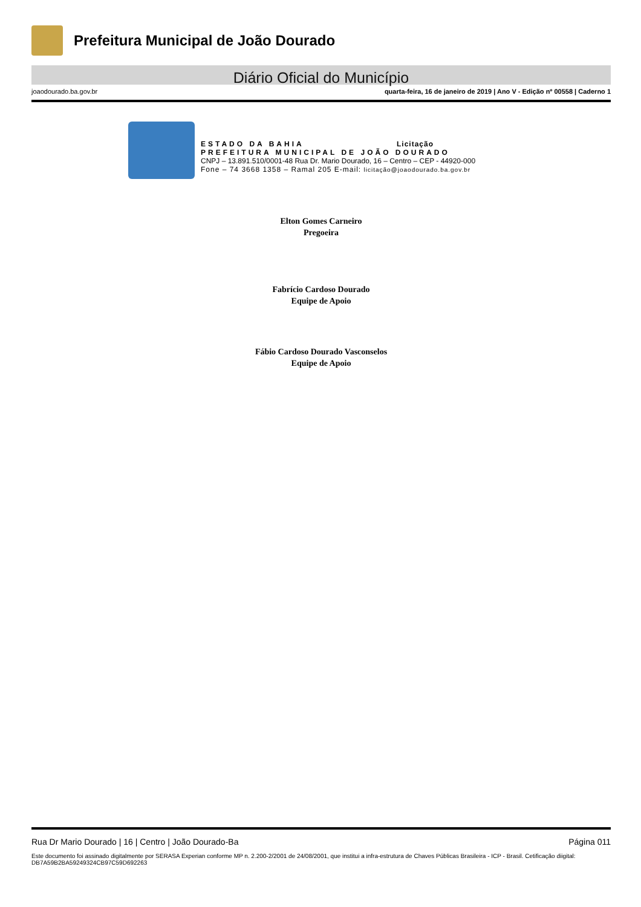Prefeitura Municipal de João Dourado
Diário Oficial do Município
joaodourado.ba.gov.br quarta-feira, 16 de janeiro de 2019 | Ano V - Edição nº 00558 | Caderno 1
ESTADO DA BAHIA Licitação
PREFEITURA MUNICIPAL DE JOÃO DOURADO
CNPJ – 13.891.510/0001-48 Rua Dr. Mario Dourado, 16 – Centro – CEP - 44920-000
Fone – 74 3668 1358 – Ramal 205 E-mail: licitação@joaodourado.ba.gov.br
Elton Gomes Carneiro
Pregoeira
Fabrício Cardoso Dourado
Equipe de Apoio
Fábio Cardoso Dourado Vasconselos
Equipe de Apoio
Rua Dr Mario Dourado | 16 | Centro | João Dourado-Ba Página 011
Este documento foi assinado digitalmente por SERASA Experian conforme MP n. 2.200-2/2001 de 24/08/2001, que institui a infra-estrutura de Chaves Públicas Brasileira - ICP - Brasil. Cetificação diigital: DB7A59B2BA59249324CB97C59D692263